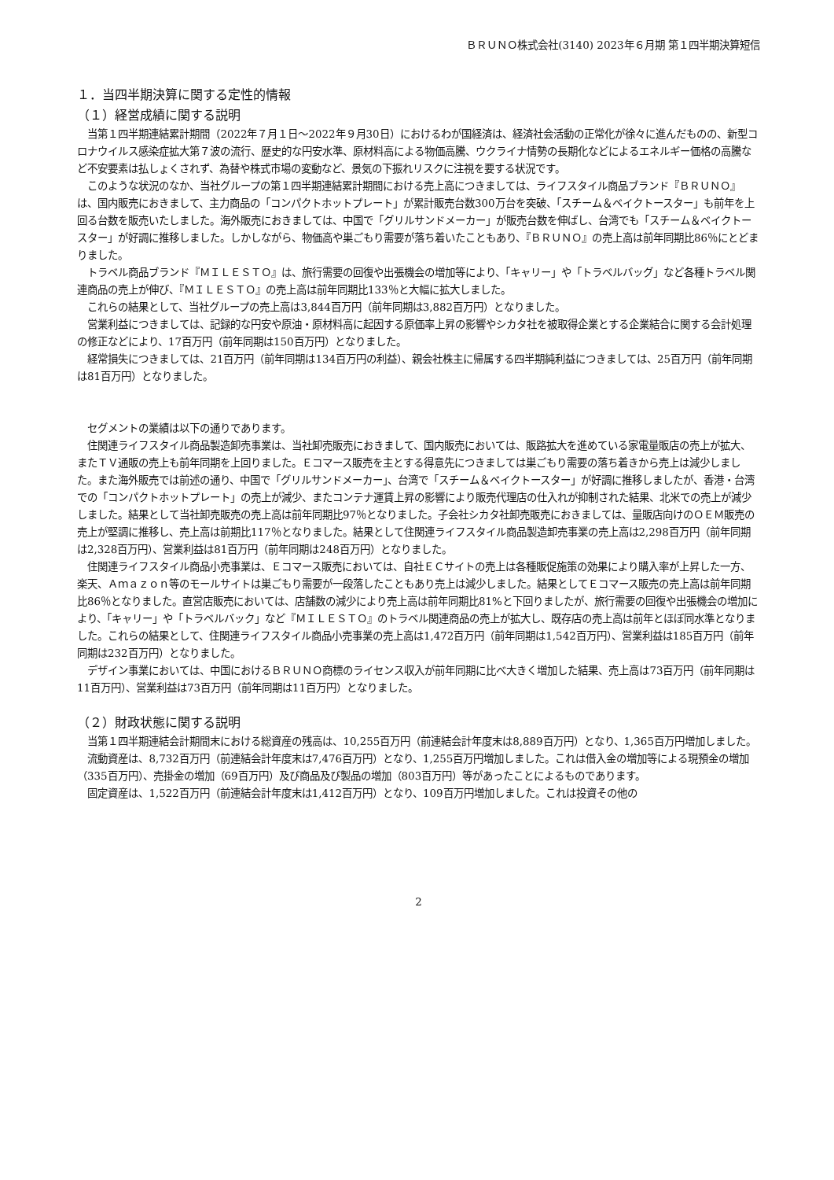ＢＲＵＮＯ株式会社(3140) 2023年６月期 第１四半期決算短信
１．当四半期決算に関する定性的情報
（１）経営成績に関する説明
当第１四半期連結累計期間（2022年７月１日～2022年９月30日）におけるわが国経済は、経済社会活動の正常化が徐々に進んだものの、新型コロナウイルス感染症拡大第７波の流行、歴史的な円安水準、原材料高による物価高騰、ウクライナ情勢の長期化などによるエネルギー価格の高騰など不安要素は払しょくされず、為替や株式市場の変動など、景気の下振れリスクに注視を要する状況です。
このような状況のなか、当社グループの第１四半期連結累計期間における売上高につきましては、ライフスタイル商品ブランド『ＢＲＵＮＯ』は、国内販売におきまして、主力商品の「コンパクトホットプレート」が累計販売台数300万台を突破、「スチーム＆ベイクトースター」も前年を上回る台数を販売いたしました。海外販売におきましては、中国で「グリルサンドメーカー」が販売台数を伸ばし、台湾でも「スチーム＆ベイクトースター」が好調に推移しました。しかしながら、物価高や巣ごもり需要が落ち着いたこともあり、『ＢＲＵＮＯ』の売上高は前年同期比86％にとどまりました。
トラベル商品ブランド『ＭＩＬＥＳＴＯ』は、旅行需要の回復や出張機会の増加等により、「キャリー」や「トラベルバッグ」など各種トラベル関連商品の売上が伸び、『ＭＩＬＥＳＴＯ』の売上高は前年同期比133％と大幅に拡大しました。
これらの結果として、当社グループの売上高は3,844百万円（前年同期は3,882百万円）となりました。
営業利益につきましては、記録的な円安や原油・原材料高に起因する原価率上昇の影響やシカタ社を被取得企業とする企業結合に関する会計処理の修正などにより、17百万円（前年同期は150百万円）となりました。
経常損失につきましては、21百万円（前年同期は134百万円の利益）、親会社株主に帰属する四半期純利益につきましては、25百万円（前年同期は81百万円）となりました。
セグメントの業績は以下の通りであります。
住関連ライフスタイル商品製造卸売事業は、当社卸売販売におきまして、国内販売においては、販路拡大を進めている家電量販店の売上が拡大、またＴＶ通販の売上も前年同期を上回りました。Ｅコマース販売を主とする得意先につきましては巣ごもり需要の落ち着きから売上は減少しました。また海外販売では前述の通り、中国で「グリルサンドメーカー」、台湾で「スチーム＆ベイクトースター」が好調に推移しましたが、香港・台湾での「コンパクトホットプレート」の売上が減少、またコンテナ運賃上昇の影響により販売代理店の仕入れが抑制された結果、北米での売上が減少しました。結果として当社卸売販売の売上高は前年同期比97％となりました。子会社シカタ社卸売販売におきましては、量販店向けのＯＥＭ販売の売上が堅調に推移し、売上高は前期比117％となりました。結果として住関連ライフスタイル商品製造卸売事業の売上高は2,298百万円（前年同期は2,328百万円）、営業利益は81百万円（前年同期は248百万円）となりました。
住関連ライフスタイル商品小売事業は、Ｅコマース販売においては、自社ＥＣサイトの売上は各種販促施策の効果により購入率が上昇した一方、楽天、Ａｍａｚｏｎ等のモールサイトは巣ごもり需要が一段落したこともあり売上は減少しました。結果としてＥコマース販売の売上高は前年同期比86％となりました。直営店販売においては、店舗数の減少により売上高は前年同期比81%と下回りましたが、旅行需要の回復や出張機会の増加により、「キャリー」や「トラベルバック」など『ＭＩＬＥＳＴＯ』のトラベル関連商品の売上が拡大し、既存店の売上高は前年とほぼ同水準となりました。これらの結果として、住関連ライフスタイル商品小売事業の売上高は1,472百万円（前年同期は1,542百万円）、営業利益は185百万円（前年同期は232百万円）となりました。
デザイン事業においては、中国におけるＢＲＵＮＯ商標のライセンス収入が前年同期に比べ大きく増加した結果、売上高は73百万円（前年同期は11百万円）、営業利益は73百万円（前年同期は11百万円）となりました。
（２）財政状態に関する説明
当第１四半期連結会計期間末における総資産の残高は、10,255百万円（前連結会計年度末は8,889百万円）となり、1,365百万円増加しました。
流動資産は、8,732百万円（前連結会計年度末は7,476百万円）となり、1,255百万円増加しました。これは借入金の増加等による現預金の増加（335百万円）、売掛金の増加（69百万円）及び商品及び製品の増加（803百万円）等があったことによるものであります。
固定資産は、1,522百万円（前連結会計年度末は1,412百万円）となり、109百万円増加しました。これは投資その他の
2